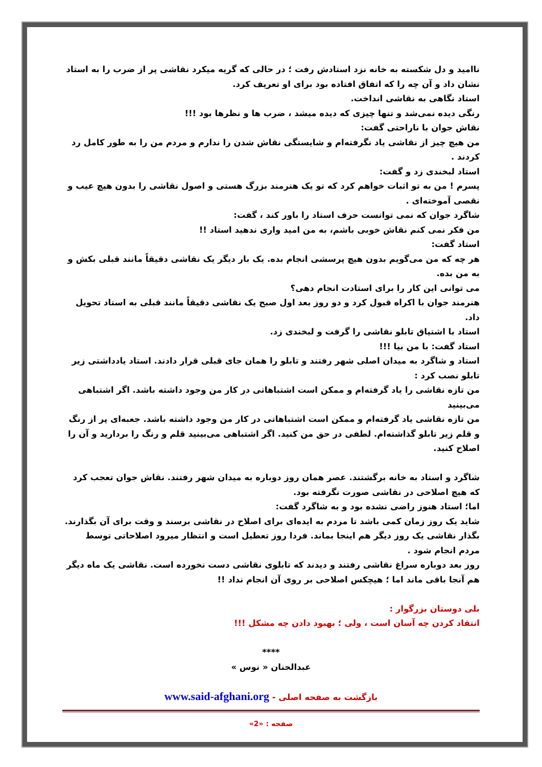ناامید و دل شکسته به خانه نزد استادش رفت ؛ در حالی که گریه میکرد نقاشی پر از ضرب را به استاد نشان داد و آن چه را که اتفاق افتاده بود برای او تعریف کرد.
استاد نگاهی به نقاشی انداخت.
رنگی دیده نمی‌شد و تنها چیزی که دیده میشد ، ضرب ها و نظرها بود !!!
نقاش جوان با ناراحتی گفت:
من هیچ چیز از نقاشی یاد نگرفته‌ام و شایستگی نقاش شدن را ندارم و مردم من را به طور کامل رد کردند .
استاد لبخندی زد و گفت:
پسرم ! من به تو اثبات خواهم کرد که تو یک هنرمند بزرگ هستی و اصول نقاشی را بدون هیچ عیب و نقصی آموخته‌ای .
شاگرد جوان که نمی توانست حرف استاد را باور کند ، گفت:
من فکر نمی کنم نقاش خوبی باشم، به من امید واری ندهید استاد !!
استاد گفت:
هر چه که من می‌گویم بدون هیچ پرسشی انجام بده. یک بار دیگر یک نقاشی دقیقاً مانند قبلی بکش و به من بده.
می توانی این کار را برای استادت انجام دهی؟
هنرمند جوان با اکراه قبول کرد و دو روز بعد اول صبح یک نقاشی دقیقاً مانند قبلی به استاد تحویل داد.
استاد با اشتیاق تابلو نقاشی را گرفت و لبخندی زد.
استاد گفت: با من بیا !!!
استاد و شاگرد به میدان اصلی شهر رفتند و تابلو را همان جای قبلی قرار دادند. استاد یادداشتی زیر تابلو نصب کرد :
من تازه نقاشی را یاد گرفته‌ام و ممکن است اشتباهاتی در کار من وجود داشته باشد. اگر اشتباهی می‌بینید
من تازه نقاشی یاد گرفته‌ام و ممکن است اشتباهاتی در کار من وجود داشته باشد. جعبه‌ای پر از رنگ و قلم زیر تابلو گذاشته‌ام. لطفی در حق من کنید. اگر اشتباهی می‌بینید قلم و رنگ را بردارید و آن را اصلاح کنید.
شاگرد و استاد به خانه برگشتند. عصر همان روز دوباره به میدان شهر رفتند. نقاش جوان تعجب کرد که هیچ اصلاحی در نقاشی صورت نگرفته بود.
اما؛ استاد هنوز راضی نشده بود و به شاگرد گفت:
شاید یک روز زمان کمی باشد تا مردم به ایده‌ای برای اصلاح در نقاشی برسند و وقت برای آن بگذارند. بگذار نقاشی یک روز دیگر هم اینجا بماند. فردا روز تعطیل است و انتظار میرود اصلاحاتی توسط مردم انجام شود .
روز بعد دوباره سراغ نقاشی رفتند و دیدند که تابلوی نقاشی دست نخورده است. نقاشی یک ماه دیگر هم آنجا باقی ماند اما ؛ هیچکس اصلاحی بر روی آن انجام نداد !!
بلی دوستان بزرگوار :
انتقاد کردن چه آسان است ، ولی ؛ بهبود دادن چه مشکل !!!
****
عبدالحنان « نوس »
بازگشت به صفحه اصلی - www.said-afghani.org
صفحه : «2»